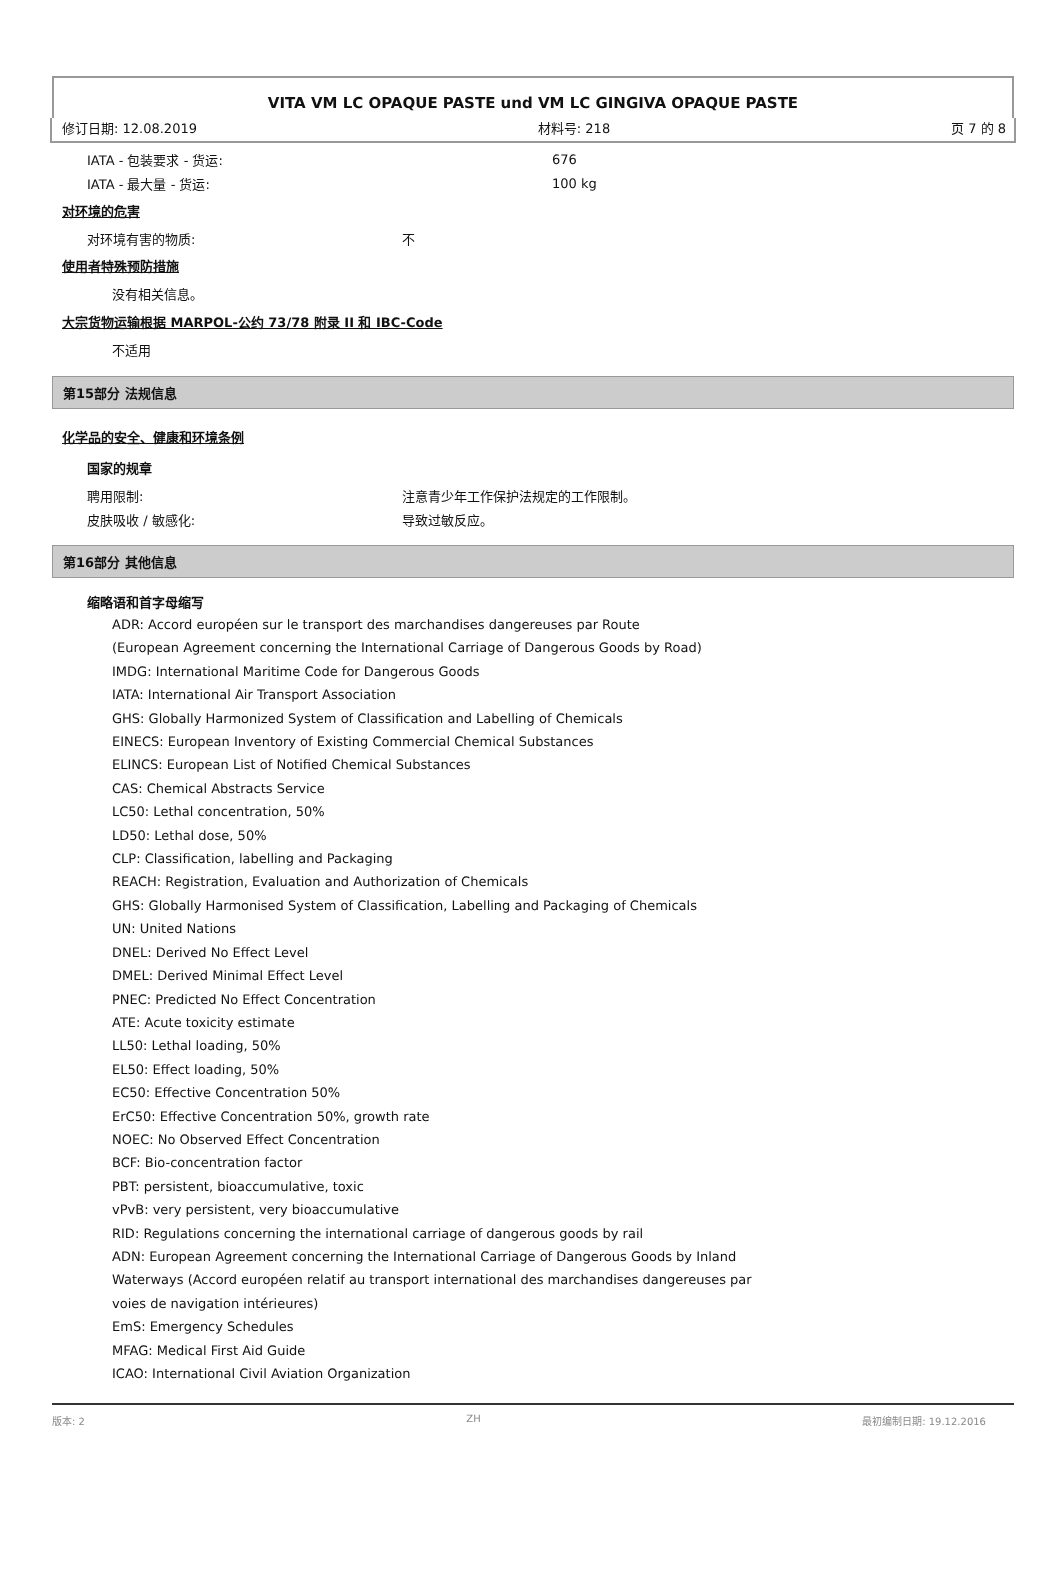VITA VM LC OPAQUE PASTE und VM LC GINGIVA OPAQUE PASTE
修订日期: 12.08.2019 材料号: 218 页 7 的 8
IATA - 包装要求 - 货运: 676
IATA - 最大量 - 货运: 100 kg
对环境的危害
对环境有害的物质: 不
使用者特殊预防措施
没有相关信息。
大宗货物运输根据 MARPOL-公约 73/78 附录 II 和 IBC-Code
不适用
第15部分 法规信息
化学品的安全、健康和环境条例
国家的规章
聘用限制: 注意青少年工作保护法规定的工作限制。
皮肤吸收 / 敏感化: 导致过敏反应。
第16部分 其他信息
缩略语和首字母缩写
ADR: Accord européen sur le transport des marchandises dangereuses par Route
(European Agreement concerning the International Carriage of Dangerous Goods by Road)
IMDG: International Maritime Code for Dangerous Goods
IATA: International Air Transport Association
GHS: Globally Harmonized System of Classification and Labelling of Chemicals
EINECS: European Inventory of Existing Commercial Chemical Substances
ELINCS: European List of Notified Chemical Substances
CAS: Chemical Abstracts Service
LC50: Lethal concentration, 50%
LD50: Lethal dose, 50%
CLP: Classification, labelling and Packaging
REACH: Registration, Evaluation and Authorization of Chemicals
GHS: Globally Harmonised System of Classification, Labelling and Packaging of Chemicals
UN: United Nations
DNEL: Derived No Effect Level
DMEL: Derived Minimal Effect Level
PNEC: Predicted No Effect Concentration
ATE: Acute toxicity estimate
LL50: Lethal loading, 50%
EL50: Effect loading, 50%
EC50: Effective Concentration 50%
ErC50: Effective Concentration 50%, growth rate
NOEC: No Observed Effect Concentration
BCF: Bio-concentration factor
PBT: persistent, bioaccumulative, toxic
vPvB: very persistent, very bioaccumulative
RID: Regulations concerning the international carriage of dangerous goods by rail
ADN: European Agreement concerning the International Carriage of Dangerous Goods by Inland
Waterways (Accord européen relatif au transport international des marchandises dangereuses par
voies de navigation intérieures)
EmS: Emergency Schedules
MFAG: Medical First Aid Guide
ICAO: International Civil Aviation Organization
版本: 2 ZH 最初编制日期: 19.12.2016